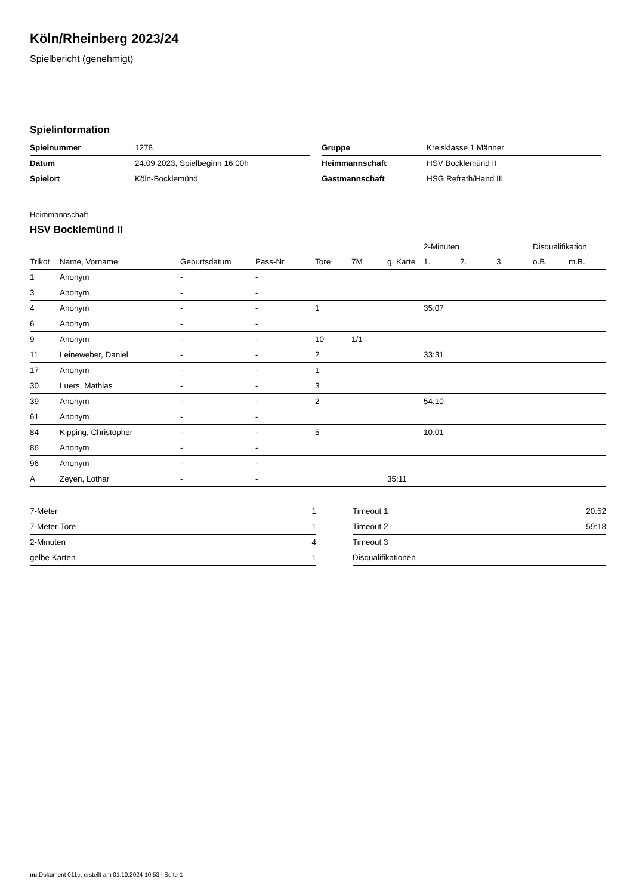Köln/Rheinberg 2023/24
Spielbericht (genehmigt)
Spielinformation
| Spielnummer | 1278 |
| Datum | 24.09.2023, Spielbeginn 16:00h |
| Spielort | Köln-Bocklemünd |
| Gruppe | Kreisklasse 1 Männer |
| Heimmannschaft | HSV Bocklemünd II |
| Gastmannschaft | HSG Refrath/Hand III |
Heimmannschaft
HSV Bocklemünd II
| | | | | | | | 2-Minuten | | | Disqualifikation | |
| --- | --- | --- | --- | --- | --- | --- | --- | --- | --- | --- | --- |
| Trikot | Name, Vorname | Geburtsdatum | Pass-Nr | Tore | 7M | g. Karte | 1. | 2. | 3. | o.B. | m.B. |
| 1 | Anonym | - | - | | | | | | | | |
| 3 | Anonym | - | - | | | | | | | | |
| 4 | Anonym | - | - | 1 | | | 35:07 | | | | |
| 6 | Anonym | - | - | | | | | | | | |
| 9 | Anonym | - | - | 10 | 1/1 | | | | | | |
| 11 | Leineweber, Daniel | - | - | 2 | | | 33:31 | | | | |
| 17 | Anonym | - | - | 1 | | | | | | | |
| 30 | Luers, Mathias | - | - | 3 | | | | | | | |
| 39 | Anonym | - | - | 2 | | | 54:10 | | | | |
| 61 | Anonym | - | - | | | | | | | | |
| 84 | Kipping, Christopher | - | - | 5 | | | 10:01 | | | | |
| 86 | Anonym | - | - | | | | | | | | |
| 96 | Anonym | - | - | | | | | | | | |
| A | Zeyen, Lothar | - | - | | | 35:11 | | | | | |
| 7-Meter | 1 |
| 7-Meter-Tore | 1 |
| 2-Minuten | 4 |
| gelbe Karten | 1 |
| Timeout 1 | 20:52 |
| Timeout 2 | 59:18 |
| Timeout 3 | |
| Disqualifikationen | |
nu.Dokument 011e, erstellt am 01.10.2024 10:53 | Seite 1